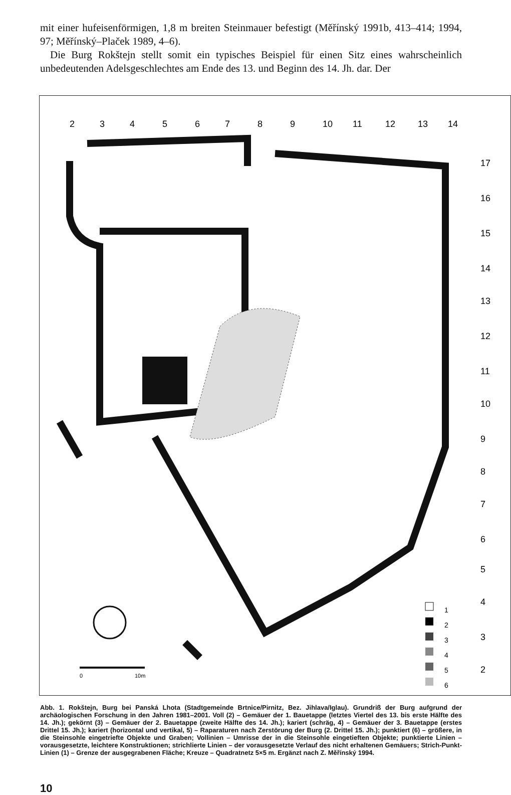mit einer hufeisenförmigen, 1,8 m breiten Steinmauer befestigt (Měřínský 1991b, 413–414; 1994, 97; Měřínský–Plaček 1989, 4–6).
Die Burg Rokštejn stellt somit ein typisches Beispiel für einen Sitz eines wahrscheinlich unbedeutenden Adelsgeschlechtes am Ende des 13. und Beginn des 14. Jh. dar. Der
2
3
4
5
6
7
8
9
10
11
12
13
14
17
16
15
14
13
12
11
10
9
8
7
6
5
4
3
2
1
2
3
4
5
6
0
10m
Abb. 1. Rokštejn, Burg bei Panská Lhota (Stadtgemeinde Brtnice/Pirnitz, Bez. Jihlava/Iglau). Grundriß der Burg aufgrund der archäologischen Forschung in den Jahren 1981–2001. Voll (2) – Gemäuer der 1. Bauetappe (letztes Viertel des 13. bis erste Hälfte des 14. Jh.); gekörnt (3) – Gemäuer der 2. Bauetappe (zweite Hälfte des 14. Jh.); kariert (schräg, 4) – Gemäuer der 3. Bauetappe (erstes Drittel 15. Jh.); kariert (horizontal und vertikal, 5) – Raparaturen nach Zerstörung der Burg (2. Drittel 15. Jh.); punktiert (6) – größere, in die Steinsohle eingetriefte Objekte und Graben; Vollinien – Umrisse der in die Steinsohle eingetieften Objekte; punktierte Linien – vorausgesetzte, leichtere Konstruktionen; strichlierte Linien – der vorausgesetzte Verlauf des nicht erhaltenen Gemäuers; Strich-Punkt-Linien (1) – Grenze der ausgegrabenen Fläche; Kreuze – Quadratnetz 5×5 m. Ergänzt nach Z. Měřínský 1994.
10